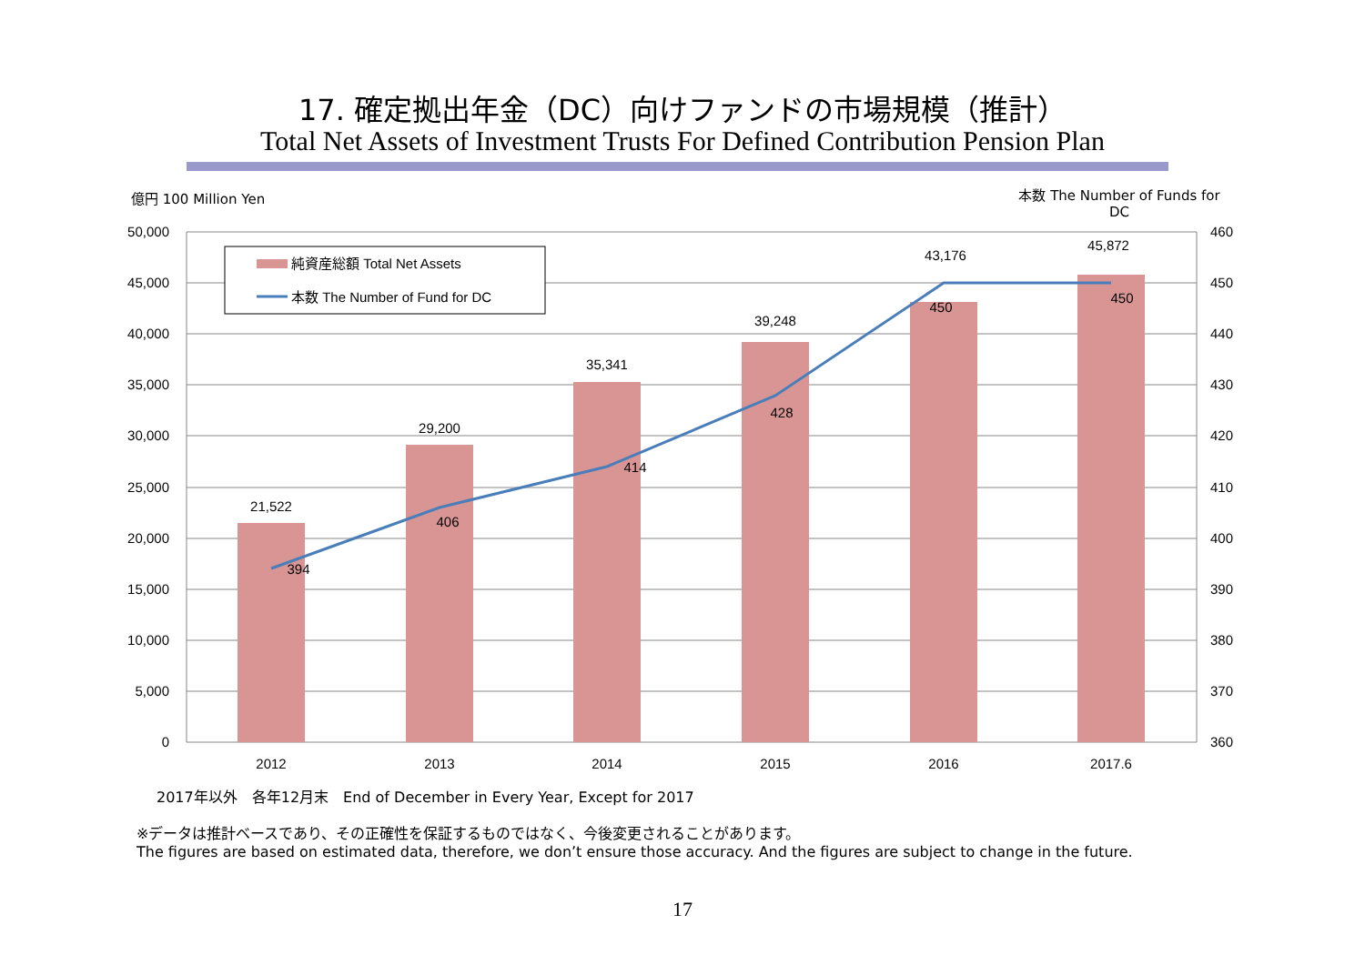17. 確定拠出年金（DC）向けファンドの市場規模（推計）
Total Net Assets of Investment Trusts For Defined Contribution Pension Plan
億円 100 Million Yen
本数 The Number of Funds for DC
50,000
45,000
40,000
35,000
30,000
25,000
20,000
15,000
10,000
5,000
0
460
450
440
430
420
410
400
390
380
370
360
21,522
29,200
35,341
39,248
43,176
45,872
394
406
414
428
450
450
2012
2013
2014
2015
2016
2017.6
純資産総額 Total Net Assets
本数 The Number of Fund for DC
2017年以外　各年12月末　End of December in Every Year, Except for 2017
※データは推計ベースであり、その正確性を保証するものではなく、今後変更されることがあります。
The figures are based on estimated data, therefore, we don’t ensure those accuracy. And the figures are subject to change in the future.
17